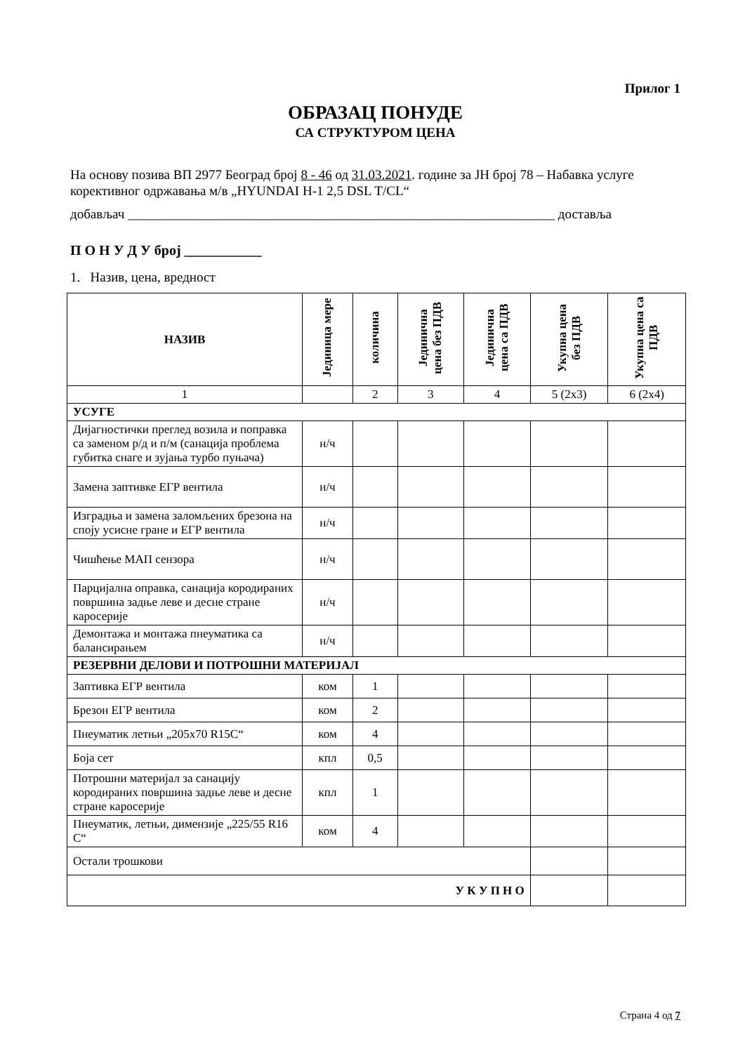Прилог 1
ОБРАЗАЦ ПОНУДЕ
СА СТРУКТУРОМ ЦЕНА
На основу позива ВП 2977 Београд број 8 - 46 од 31.03.2021. године за ЈН број 78 – Набавка услуге корективног одржавања м/в „HYUNDAI H-1 2,5 DSL T/CL“
добављач ________________________________________________________________ доставља
П О Н У Д У број ___________
1. Назив, цена, вредност
| НАЗИВ | Јединица мере | количина | Јединична цена без ПДВ | Јединична цена са ПДВ | Укупна цена без ПДВ | Укупна цена са ПДВ |
| --- | --- | --- | --- | --- | --- | --- |
| 1 | | 2 | 3 | 4 | 5 (2x3) | 6 (2x4) |
| УСУГЕ | | | | | | |
| Дијагностички преглед возила и поправка са заменом р/д и п/м (санација проблема губитка снаге и зујања турбо пуњача) | н/ч | | | | | |
| Замена заптивке ЕГР вентила | н/ч | | | | | |
| Изградња и замена заломљених брезона на споју усисне гране и ЕГР вентила | н/ч | | | | | |
| Чишћење МАП сензора | н/ч | | | | | |
| Парцијална оправка, санација кородираних површина задње леве и десне стране каросерије | н/ч | | | | | |
| Демонтажа и монтажа пнеуматика са балансирањем | н/ч | | | | | |
| РЕЗЕРВНИ ДЕЛОВИ И ПОТРОШНИ МАТЕРИЈАЛ | | | | | | |
| Заптивка ЕГР вентила | ком | 1 | | | | |
| Брезон ЕГР вентила | ком | 2 | | | | |
| Пнеуматик летњи „205x70 R15C“ | ком | 4 | | | | |
| Боја сет | кпл | 0,5 | | | | |
| Потрошни материјал за санацију кородираних површина задње леве и десне стране каросерије | кпл | 1 | | | | |
| Пнеуматик, летњи, димензије „225/55 R16 C“ | ком | 4 | | | | |
| Остали трошкови | | | | | | |
| У К У П Н О | | | | | | |
Страна 4 од 7